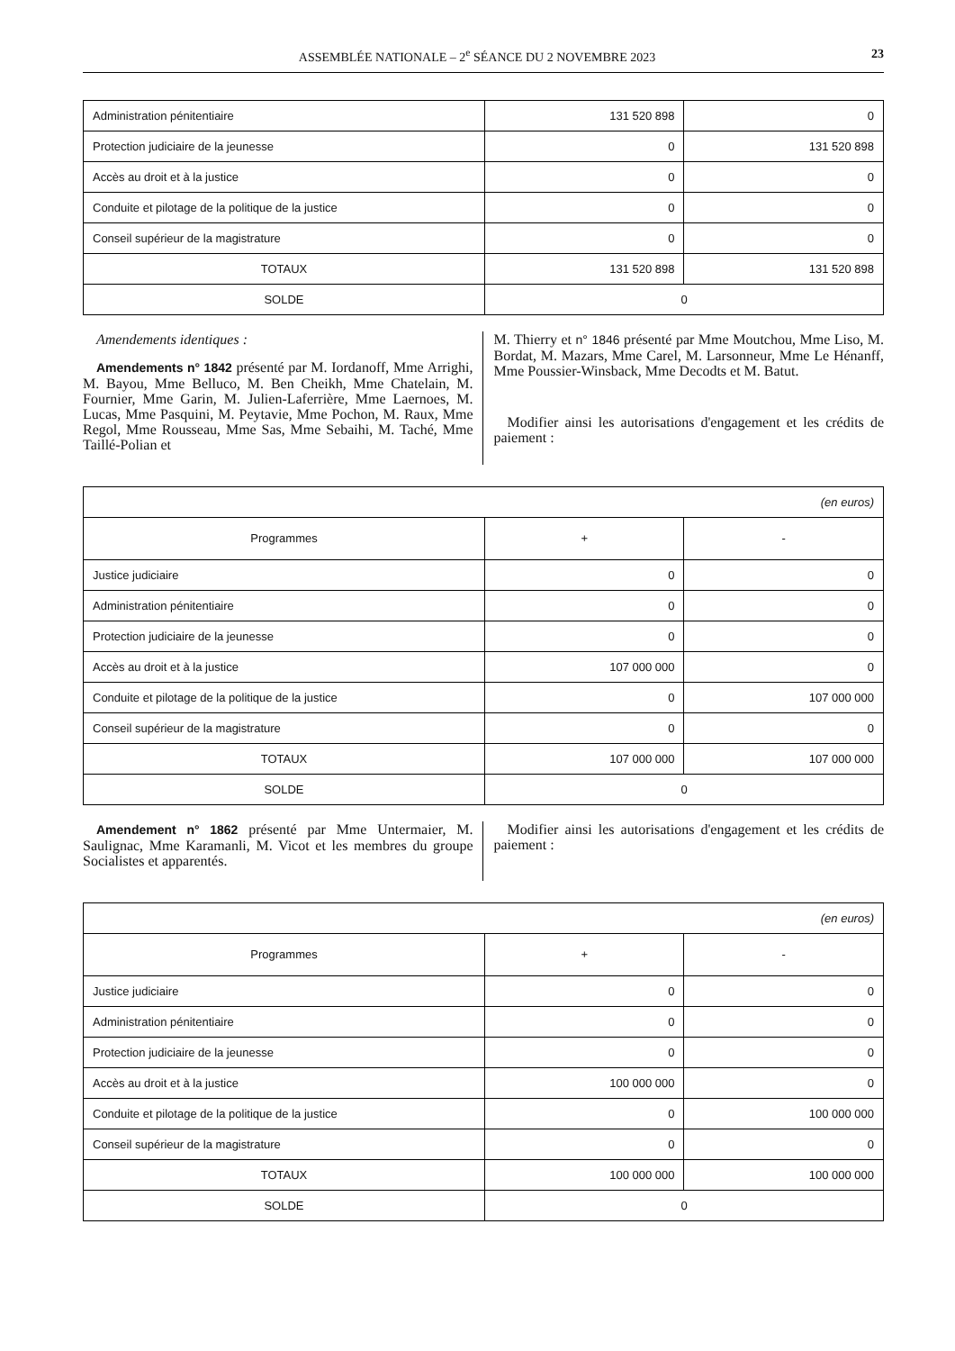ASSEMBLÉE NATIONALE – 2<sup>e</sup> SÉANCE DU 2 NOVEMBRE 2023 23
| Administration pénitentiaire | 131 520 898 | 0 |
| Protection judiciaire de la jeunesse | 0 | 131 520 898 |
| Accès au droit et à la justice | 0 | 0 |
| Conduite et pilotage de la politique de la justice | 0 | 0 |
| Conseil supérieur de la magistrature | 0 | 0 |
| TOTAUX | 131 520 898 | 131 520 898 |
| SOLDE | 0 | |
Amendements identiques :
Amendements n° 1842 présenté par M. Iordanoff, Mme Arrighi, M. Bayou, Mme Belluco, M. Ben Cheikh, Mme Chatelain, M. Fournier, Mme Garin, M. Julien-Laferrière, Mme Laernoes, M. Lucas, Mme Pasquini, M. Peytavie, Mme Pochon, M. Raux, Mme Regol, Mme Rousseau, Mme Sas, Mme Sebaihi, M. Taché, Mme Taillé-Polian et
M. Thierry et n° 1846 présenté par Mme Moutchou, Mme Liso, M. Bordat, M. Mazars, Mme Carel, M. Larsonneur, Mme Le Hénanff, Mme Poussier-Winsback, Mme Decodts et M. Batut.
Modifier ainsi les autorisations d'engagement et les crédits de paiement :
| (en euros) | | |
| Programmes | + | - |
| Justice judiciaire | 0 | 0 |
| Administration pénitentiaire | 0 | 0 |
| Protection judiciaire de la jeunesse | 0 | 0 |
| Accès au droit et à la justice | 107 000 000 | 0 |
| Conduite et pilotage de la politique de la justice | 0 | 107 000 000 |
| Conseil supérieur de la magistrature | 0 | 0 |
| TOTAUX | 107 000 000 | 107 000 000 |
| SOLDE | 0 | |
Amendement n° 1862 présenté par Mme Untermaier, M. Saulignac, Mme Karamanli, M. Vicot et les membres du groupe Socialistes et apparentés.
Modifier ainsi les autorisations d'engagement et les crédits de paiement :
| (en euros) | | |
| Programmes | + | - |
| Justice judiciaire | 0 | 0 |
| Administration pénitentiaire | 0 | 0 |
| Protection judiciaire de la jeunesse | 0 | 0 |
| Accès au droit et à la justice | 100 000 000 | 0 |
| Conduite et pilotage de la politique de la justice | 0 | 100 000 000 |
| Conseil supérieur de la magistrature | 0 | 0 |
| TOTAUX | 100 000 000 | 100 000 000 |
| SOLDE | 0 | |